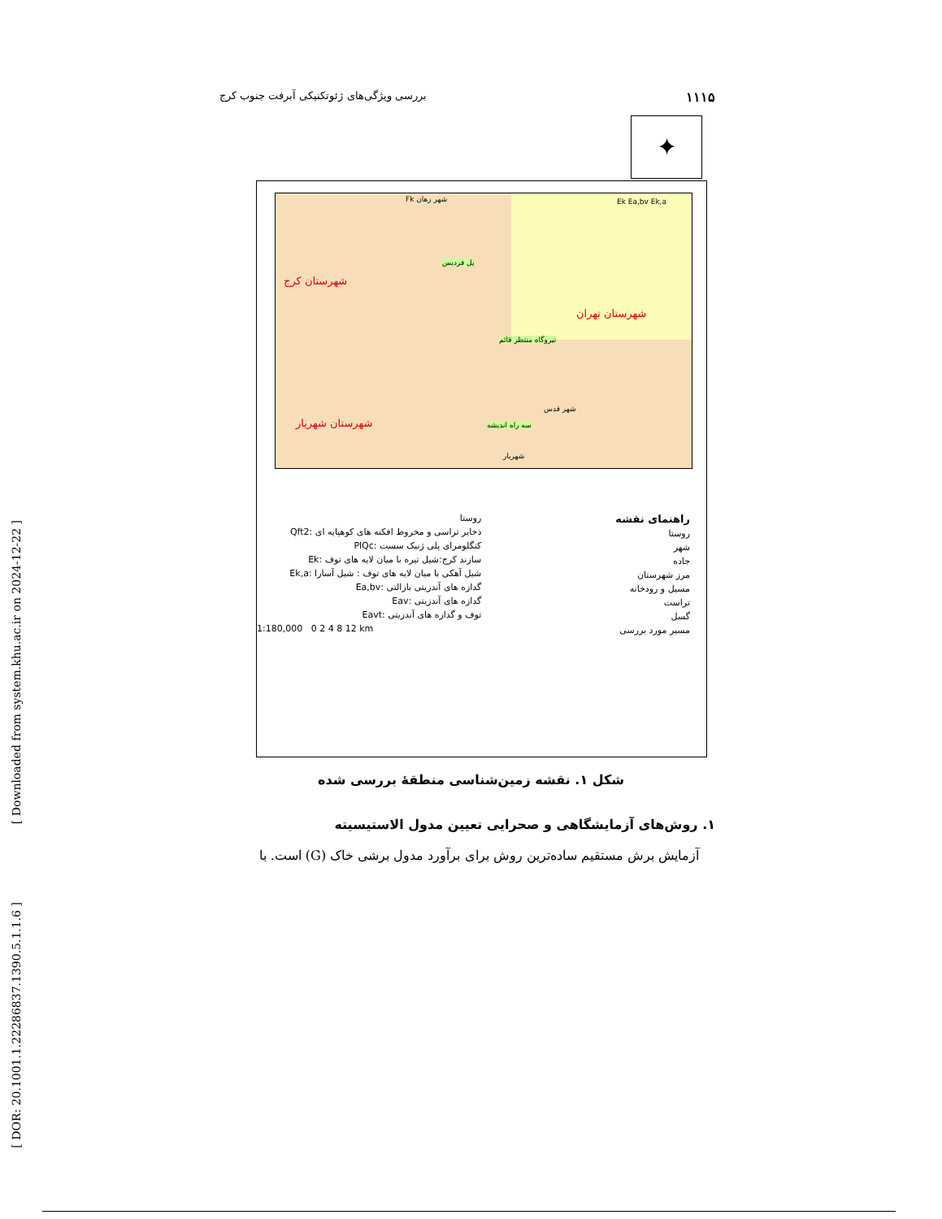۱۱۱۵ بررسی ویژگی‌های ژئوتکنیکی آبرفت جنوب کرج
[ Downloaded from system.khu.ac.ir on 2024-12-22 ]
[ DOR: 20.1001.1.22286837.1390.5.1.1.6 ]
✦
شهرستان کرج
شهرستان تهران
شهرستان شهریار
پل فردیس
نیروگاه منتظر قائم
سه راه اندیشه
Fk شهر رهان Ek Ea,bv Ek,a
شهر قدس
شهریار
راهنمای نقشه
روستا
شهر
جاده
مرز شهرستان
مسیل و رودخانه
تراست
گسل
مسیر مورد بررسی
روستا
ذخایر تراسی و مخروط افکنه های کوهپایه ای :Qft2
کنگلومرای پلی ژنیک سست :PlQc
سازند کرج:شیل تیره با میان لایه های توف :Ek
شیل آهکی با میان لایه های توف : شیل آسارا :Ek,a
گدازه های آندزیتی بازالتی :Ea,bv
گدازه های آندزیتی :Eav
توف و گدازه های آندزیتی :Eavt
1:180,000 0 2 4 8 12 km
شکل ۱. نقشه زمین‌شناسی منطقهٔ بررسی شده
۱. روش‌های آزمایشگاهی و صحرایی تعیین مدول الاستیسیته
آزمایش برش مستقیم ساده‌ترین روش برای برآورد مدول برشی خاک (G) است. با